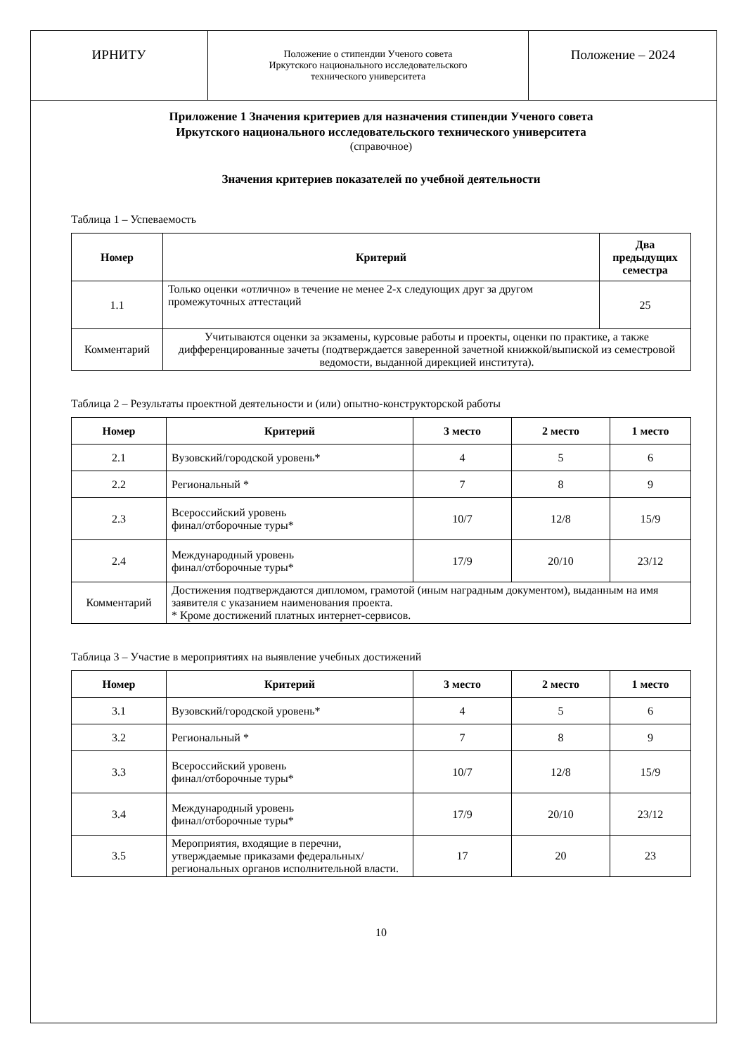ИРНИТУ
Положение о стипендии Ученого совета
Иркутского национального исследовательского
технического университета
Положение – 2024
Приложение 1 Значения критериев для назначения стипендии Ученого совета
Иркутского национального исследовательского технического университета
(справочное)
Значения критериев показателей по учебной деятельности
Таблица 1 – Успеваемость
| Номер | Критерий | Два предыдущих семестра |
| --- | --- | --- |
| 1.1 | Только оценки «отлично» в течение не менее 2-х следующих друг за другом промежуточных аттестаций | 25 |
| Комментарий | Учитываются оценки за экзамены, курсовые работы и проекты, оценки по практике, а также дифференцированные зачеты (подтверждается заверенной зачетной книжкой/выпиской из семестровой ведомости, выданной дирекцией института). | |
Таблица 2 – Результаты проектной деятельности и (или) опытно-конструкторской работы
| Номер | Критерий | 3 место | 2 место | 1 место |
| --- | --- | --- | --- | --- |
| 2.1 | Вузовский/городской уровень* | 4 | 5 | 6 |
| 2.2 | Региональный * | 7 | 8 | 9 |
| 2.3 | Всероссийский уровень финал/отборочные туры* | 10/7 | 12/8 | 15/9 |
| 2.4 | Международный уровень финал/отборочные туры* | 17/9 | 20/10 | 23/12 |
| Комментарий | Достижения подтверждаются дипломом, грамотой (иным наградным документом), выданным на имя заявителя с указанием наименования проекта. * Кроме достижений платных интернет-сервисов. | | | |
Таблица 3 – Участие в мероприятиях на выявление учебных достижений
| Номер | Критерий | 3 место | 2 место | 1 место |
| --- | --- | --- | --- | --- |
| 3.1 | Вузовский/городской уровень* | 4 | 5 | 6 |
| 3.2 | Региональный * | 7 | 8 | 9 |
| 3.3 | Всероссийский уровень финал/отборочные туры* | 10/7 | 12/8 | 15/9 |
| 3.4 | Международный уровень финал/отборочные туры* | 17/9 | 20/10 | 23/12 |
| 3.5 | Мероприятия, входящие в перечни, утверждаемые приказами федеральных/региональных органов исполнительной власти. | 17 | 20 | 23 |
10